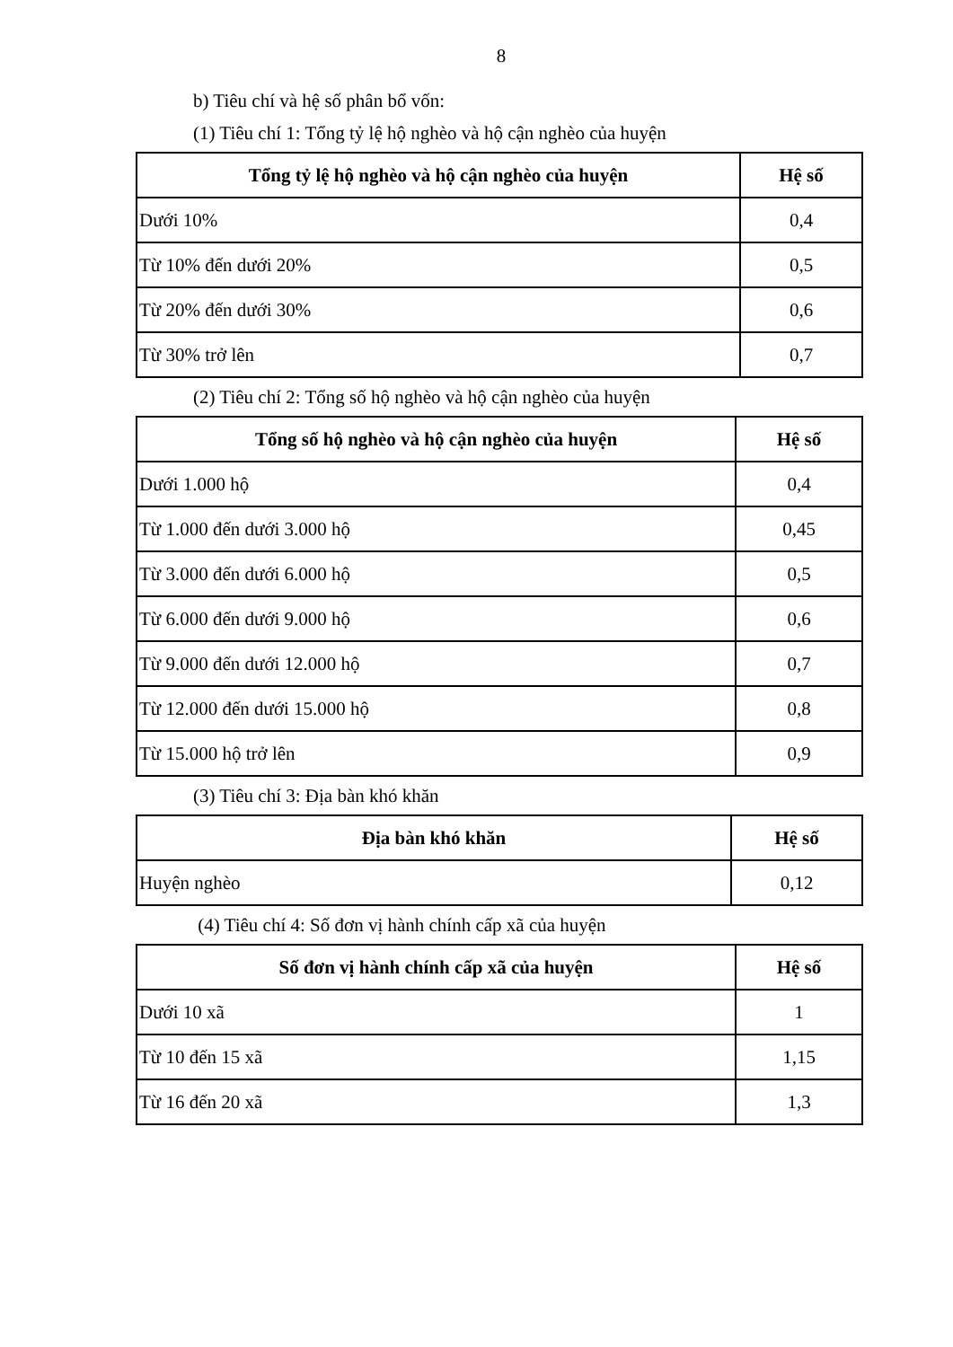8
b) Tiêu chí và hệ số phân bổ vốn:
(1) Tiêu chí 1: Tổng tỷ lệ hộ nghèo và hộ cận nghèo của huyện
| Tổng tỷ lệ hộ nghèo và hộ cận nghèo của huyện | Hệ số |
| --- | --- |
| Dưới 10% | 0,4 |
| Từ 10% đến dưới 20% | 0,5 |
| Từ 20% đến dưới 30% | 0,6 |
| Từ 30% trở lên | 0,7 |
(2) Tiêu chí 2: Tổng số hộ nghèo và hộ cận nghèo của huyện
| Tổng số hộ nghèo và hộ cận nghèo của huyện | Hệ số |
| --- | --- |
| Dưới 1.000 hộ | 0,4 |
| Từ 1.000 đến dưới 3.000 hộ | 0,45 |
| Từ 3.000 đến dưới 6.000 hộ | 0,5 |
| Từ 6.000 đến dưới 9.000 hộ | 0,6 |
| Từ 9.000 đến dưới 12.000 hộ | 0,7 |
| Từ 12.000 đến dưới 15.000 hộ | 0,8 |
| Từ 15.000 hộ trở lên | 0,9 |
(3) Tiêu chí 3: Địa bàn khó khăn
| Địa bàn khó khăn | Hệ số |
| --- | --- |
| Huyện nghèo | 0,12 |
(4) Tiêu chí 4: Số đơn vị hành chính cấp xã của huyện
| Số đơn vị hành chính cấp xã của huyện | Hệ số |
| --- | --- |
| Dưới 10 xã | 1 |
| Từ 10 đến 15 xã | 1,15 |
| Từ 16 đến 20 xã | 1,3 |